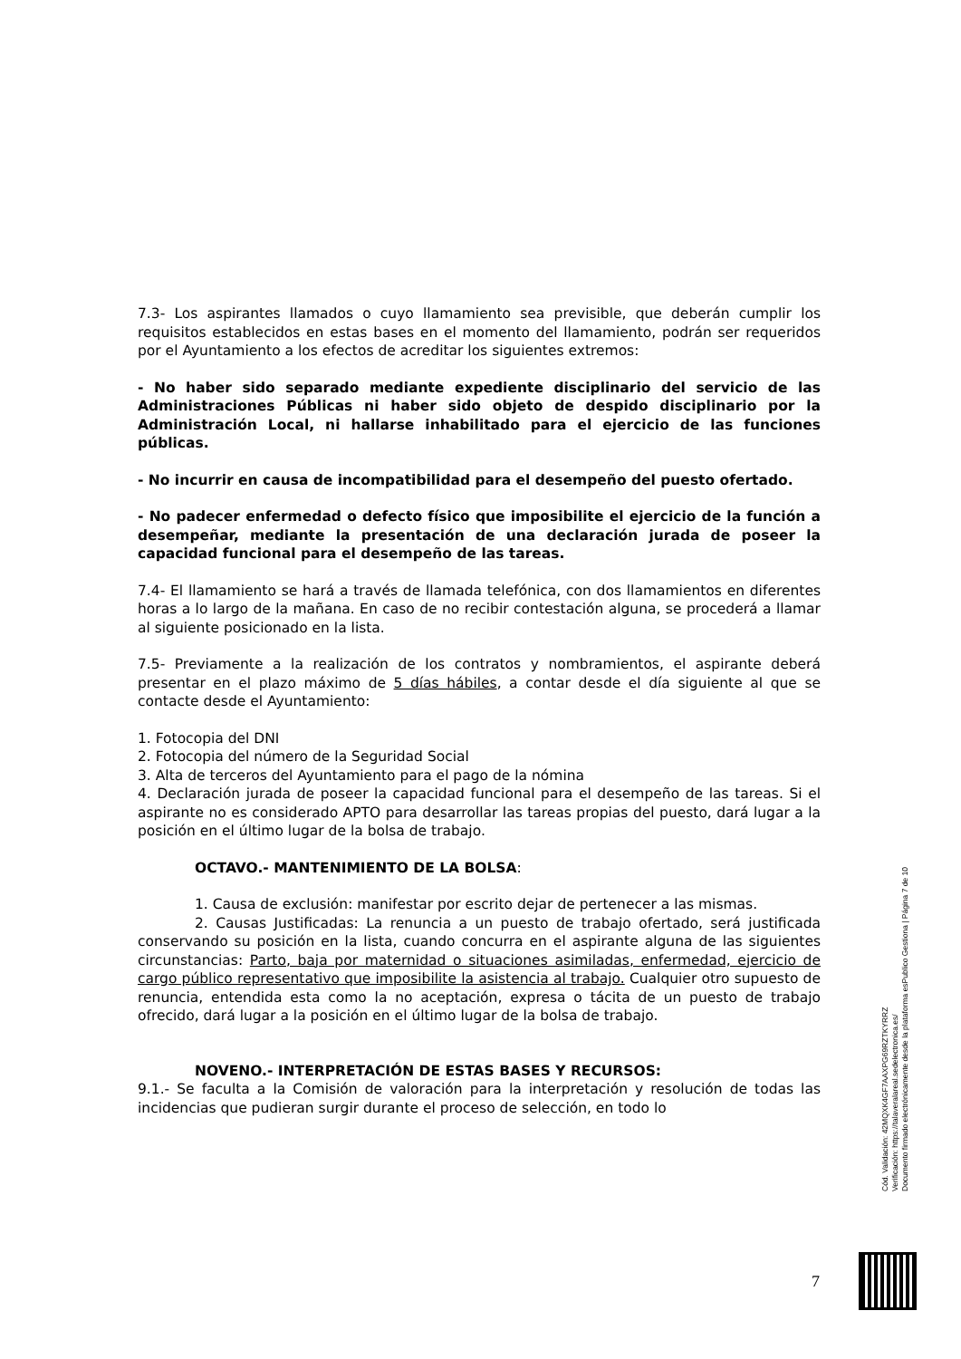7.3- Los aspirantes llamados o cuyo llamamiento sea previsible, que deberán cumplir los requisitos establecidos en estas bases en el momento del llamamiento, podrán ser requeridos por el Ayuntamiento a los efectos de acreditar los siguientes extremos:
- No haber sido separado mediante expediente disciplinario del servicio de las Administraciones Públicas ni haber sido objeto de despido disciplinario por la Administración Local, ni hallarse inhabilitado para el ejercicio de las funciones públicas.
- No incurrir en causa de incompatibilidad para el desempeño del puesto ofertado.
- No padecer enfermedad o defecto físico que imposibilite el ejercicio de la función a desempeñar, mediante la presentación de una declaración jurada de poseer la capacidad funcional para el desempeño de las tareas.
7.4- El llamamiento se hará a través de llamada telefónica, con dos llamamientos en diferentes horas a lo largo de la mañana. En caso de no recibir contestación alguna, se procederá a llamar al siguiente posicionado en la lista.
7.5- Previamente a la realización de los contratos y nombramientos, el aspirante deberá presentar en el plazo máximo de 5 días hábiles, a contar desde el día siguiente al que se contacte desde el Ayuntamiento:
1. Fotocopia del DNI
2. Fotocopia del número de la Seguridad Social
3. Alta de terceros del Ayuntamiento para el pago de la nómina
4. Declaración jurada de poseer la capacidad funcional para el desempeño de las tareas. Si el aspirante no es considerado APTO para desarrollar las tareas propias del puesto, dará lugar a la posición en el último lugar de la bolsa de trabajo.
OCTAVO.- MANTENIMIENTO DE LA BOLSA:
1. Causa de exclusión: manifestar por escrito dejar de pertenecer a las mismas.
2. Causas Justificadas: La renuncia a un puesto de trabajo ofertado, será justificada conservando su posición en la lista, cuando concurra en el aspirante alguna de las siguientes circunstancias: Parto, baja por maternidad o situaciones asimiladas, enfermedad, ejercicio de cargo público representativo que imposibilite la asistencia al trabajo. Cualquier otro supuesto de renuncia, entendida esta como la no aceptación, expresa o tácita de un puesto de trabajo ofrecido, dará lugar a la posición en el último lugar de la bolsa de trabajo.
NOVENO.- INTERPRETACIÓN DE ESTAS BASES Y RECURSOS:
9.1.- Se faculta a la Comisión de valoración para la interpretación y resolución de todas las incidencias que pudieran surgir durante el proceso de selección, en todo lo
Cód. Validación: 42MQXK4GF7AAXPG69RZTKYRRZ
Verificación: https://talaveralareal.sedelectronica.es/
Documento firmado electrónicamente desde la plataforma esPublico Gestiona | Página 7 de 10
7